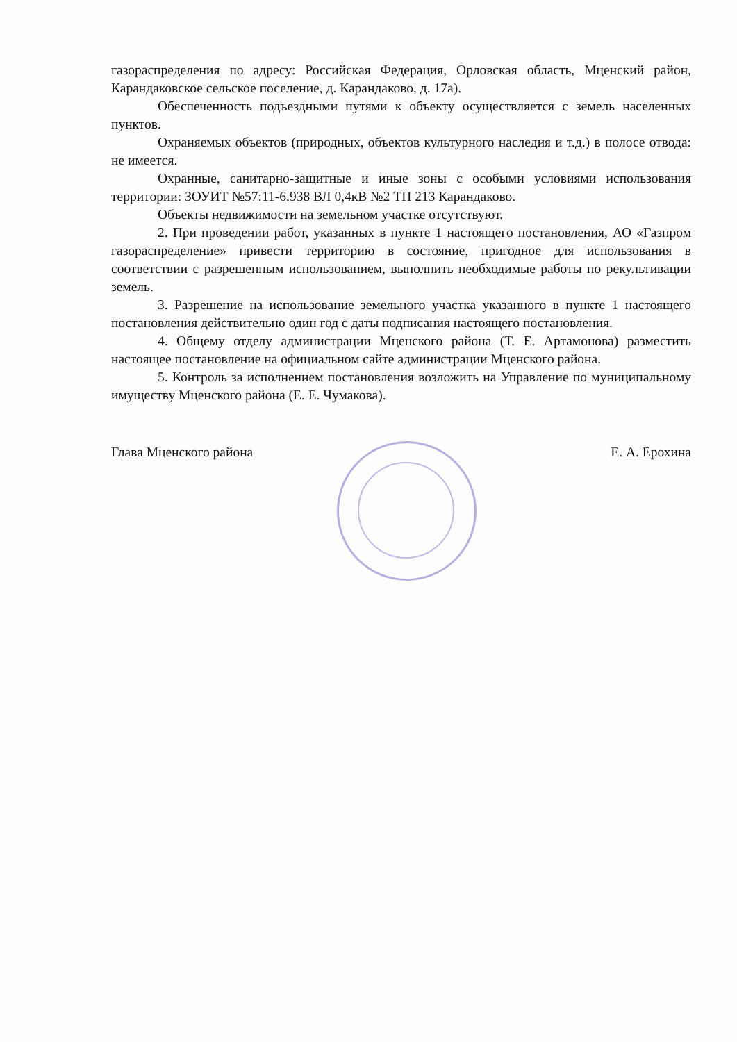газораспределения по адресу: Российская Федерация, Орловская область, Мценский район, Карандаковское сельское поселение, д. Карандаково, д. 17а).
Обеспеченность подъездными путями к объекту осуществляется с земель населенных пунктов.
Охраняемых объектов (природных, объектов культурного наследия и т.д.) в полосе отвода: не имеется.
Охранные, санитарно-защитные и иные зоны с особыми условиями использования территории: ЗОУИТ №57:11-6.938 ВЛ 0,4кВ №2 ТП 213 Карандаково.
Объекты недвижимости на земельном участке отсутствуют.
2. При проведении работ, указанных в пункте 1 настоящего постановления, АО «Газпром газораспределение» привести территорию в состояние, пригодное для использования в соответствии с разрешенным использованием, выполнить необходимые работы по рекультивации земель.
3. Разрешение на использование земельного участка указанного в пункте 1 настоящего постановления действительно один год с даты подписания настоящего постановления.
4. Общему отделу администрации Мценского района (Т. Е. Артамонова) разместить настоящее постановление на официальном сайте администрации Мценского района.
5. Контроль за исполнением постановления возложить на Управление по муниципальному имуществу Мценского района (Е. Е. Чумакова).
Глава Мценского района Е. А. Ерохина